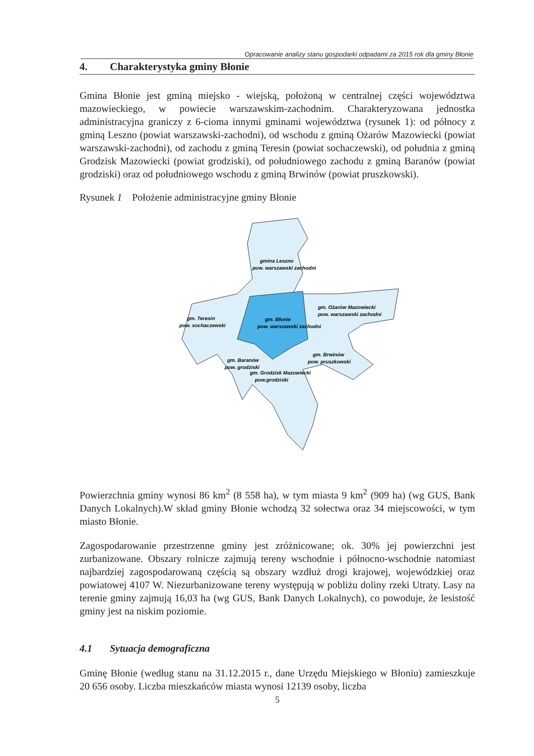Opracowanie analizy stanu gospodarki odpadami za 2015 rok dla gminy Błonie
4. Charakterystyka gminy Błonie
Gmina Błonie jest gminą miejsko - wiejską, położoną w centralnej części województwa mazowieckiego, w powiecie warszawskim-zachodnim. Charakteryzowana jednostka administracyjna graniczy z 6-cioma innymi gminami województwa (rysunek 1): od północy z gminą Leszno (powiat warszawski-zachodni), od wschodu z gminą Ożarów Mazowiecki (powiat warszawski-zachodni), od zachodu z gminą Teresin (powiat sochaczewski), od południa z gminą Grodzisk Mazowiecki (powiat grodziski), od południowego zachodu z gminą Baranów (powiat grodziski) oraz od południowego wschodu z gminą Brwinów (powiat pruszkowski).
Rysunek 1 Położenie administracyjne gminy Błonie
gmina Leszno
pow. warszawski zachodni
gm. Ożarów Mazowiecki
pow. warszawski zachodni
gm. Teresin
pow. sochaczewski
gm. Błonie
pow. warszawski zachodni
gm. Brwinów
pow. pruszkowski
gm. Baranów
pow. grodziski
gm. Grodzisk Mazowiecki
pow.grodziski
Powierzchnia gminy wynosi 86 km<sup>2</sup> (8 558 ha), w tym miasta 9 km<sup>2</sup> (909 ha) (wg GUS, Bank Danych Lokalnych).W skład gminy Błonie wchodzą 32 sołectwa oraz 34 miejscowości, w tym miasto Błonie.
Zagospodarowanie przestrzenne gminy jest zróżnicowane; ok. 30% jej powierzchni jest zurbanizowane. Obszary rolnicze zajmują tereny wschodnie i północno-wschodnie natomiast najbardziej zagospodarowaną częścią są obszary wzdłuż drogi krajowej, wojewódzkiej oraz powiatowej 4107 W. Niezurbanizowane tereny występują w pobliżu doliny rzeki Utraty. Lasy na terenie gminy zajmują 16,03 ha (wg GUS, Bank Danych Lokalnych), co powoduje, że lesistość gminy jest na niskim poziomie.
4.1 Sytuacja demograficzna
Gminę Błonie (według stanu na 31.12.2015 r., dane Urzędu Miejskiego w Błoniu) zamieszkuje 20 656 osoby. Liczba mieszkańców miasta wynosi 12139 osoby, liczba
5